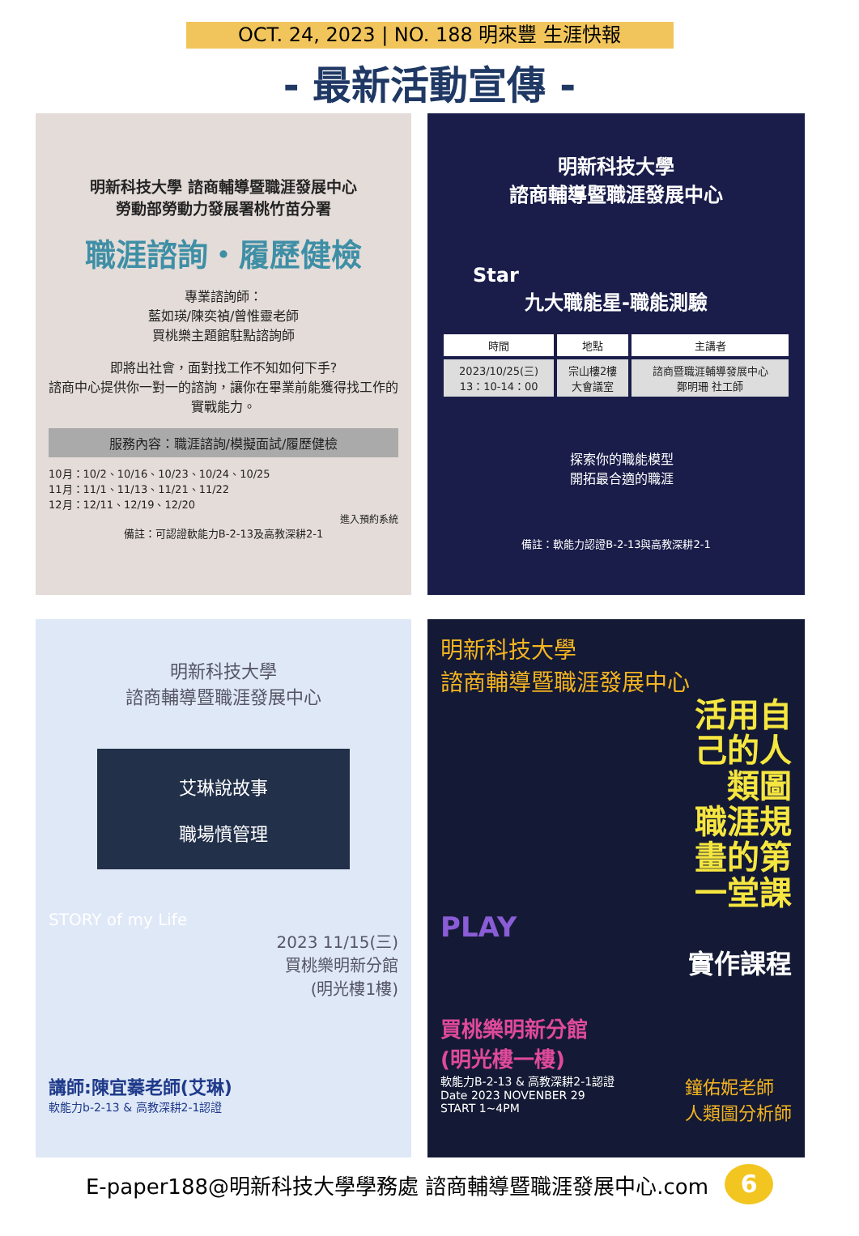OCT. 24, 2023 | NO. 188 明來豐 生涯快報
- 最新活動宣傳 -
明新科技大學 諮商輔導暨職涯發展中心
勞動部勞動力發展署桃竹苗分署
職涯諮詢・履歷健檢
專業諮詢師：
藍如瑛/陳奕禎/曾惟靈老師
買桃樂主題館駐點諮詢師
即將出社會，面對找工作不知如何下手?
諮商中心提供你一對一的諮詢，讓你在畢業前能獲得找工作的實戰能力。
服務內容：職涯諮詢/模擬面試/履歷健檢
10月：10/2、10/16、10/23、10/24、10/25
11月：11/1、11/13、11/21、11/22
12月：12/11、12/19、12/20
進入預約系統
備註：可認證軟能力B-2-13及高教深耕2-1
明新科技大學
諮商輔導暨職涯發展中心
Star
九大職能星-職能測驗
| 時間 | 地點 | 主講者 |
| --- | --- | --- |
| 2023/10/25(三) 13：10-14：00 | 宗山樓2樓 大會議室 | 諮商暨職涯輔導發展中心 鄭明珊 社工師 |
探索你的職能模型
開拓最合適的職涯
備註：軟能力認證B-2-13與高教深耕2-1
明新科技大學
諮商輔導暨職涯發展中心
艾琳說故事
職場憤管理
STORY of my Life
2023 11/15(三)
買桃樂明新分館
(明光樓1樓)
講師:陳宜蓁老師(艾琳)
軟能力b-2-13 & 高教深耕2-1認證
明新科技大學
諮商輔導暨職涯發展中心
活用自
己的人
類圖
職涯規
畫的第
一堂課
PLAY
實作課程
買桃樂明新分館
(明光樓一樓)
軟能力B-2-13 & 高教深耕2-1認證
Date 2023 NOVENBER 29
START 1~4PM
鐘佑妮老師
人類圖分析師
E-paper188@明新科技大學學務處 諮商輔導暨職涯發展中心.com 6